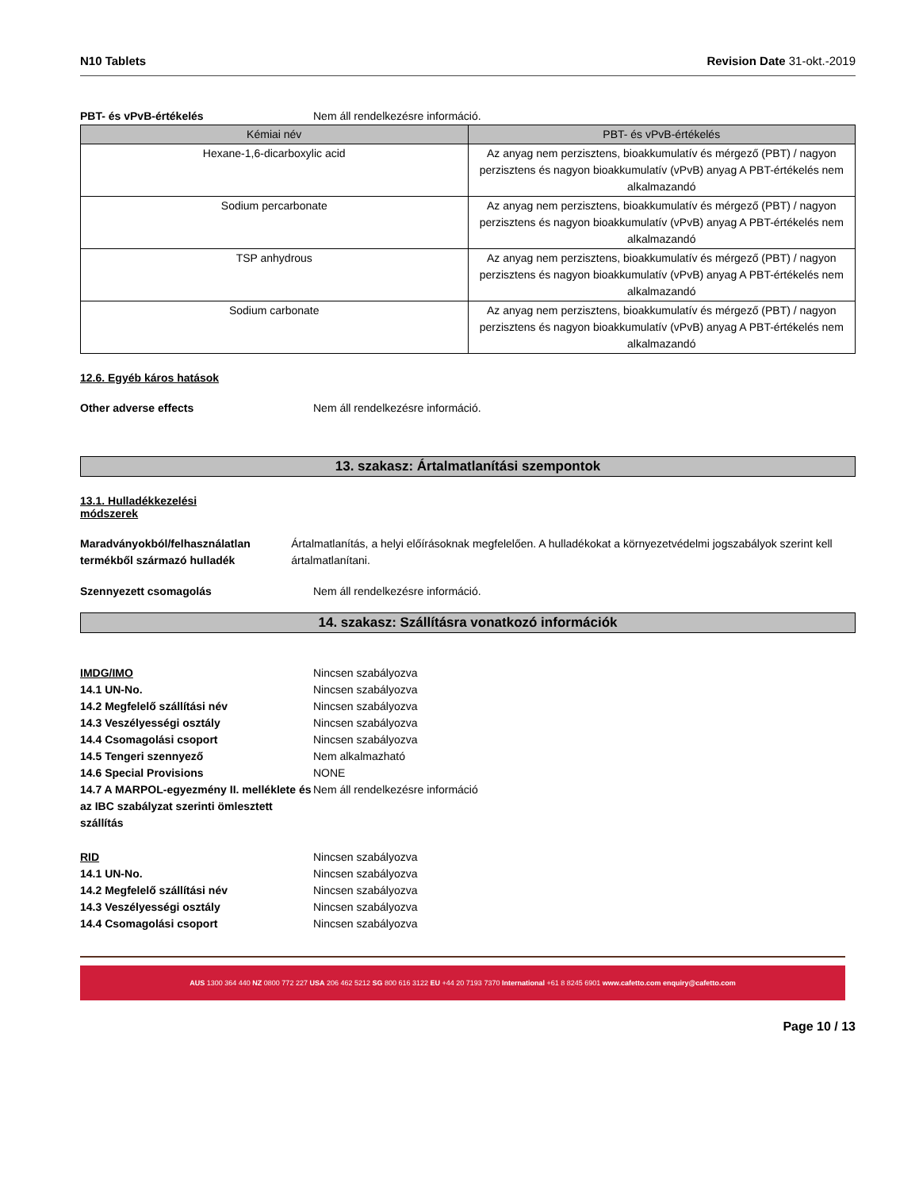N10 Tablets Revision Date 31-okt.-2019
PBT- és vPvB-értékelés Nem áll rendelkezésre információ.
| Kémiai név | PBT- és vPvB-értékelés |
| --- | --- |
| Hexane-1,6-dicarboxylic acid | Az anyag nem perzisztens, bioakkumulatív és mérgező (PBT) / nagyon perzisztens és nagyon bioakkumulatív (vPvB) anyag A PBT-értékelés nem alkalmazandó |
| Sodium percarbonate | Az anyag nem perzisztens, bioakkumulatív és mérgező (PBT) / nagyon perzisztens és nagyon bioakkumulatív (vPvB) anyag A PBT-értékelés nem alkalmazandó |
| TSP anhydrous | Az anyag nem perzisztens, bioakkumulatív és mérgező (PBT) / nagyon perzisztens és nagyon bioakkumulatív (vPvB) anyag A PBT-értékelés nem alkalmazandó |
| Sodium carbonate | Az anyag nem perzisztens, bioakkumulatív és mérgező (PBT) / nagyon perzisztens és nagyon bioakkumulatív (vPvB) anyag A PBT-értékelés nem alkalmazandó |
12.6. Egyéb káros hatások
Other adverse effects Nem áll rendelkezésre információ.
13. szakasz: Ártalmatlanítási szempontok
13.1. Hulladékkezelési
módszerek
Maradványokból/felhasználatlan termékből származó hulladék Ártalmatlanítás, a helyi előírásoknak megfelelően. A hulladékokat a környezetvédelmi jogszabályok szerint kell ártalmatlanítani.
Szennyezett csomagolás Nem áll rendelkezésre információ.
14. szakasz: Szállításra vonatkozó információk
IMDG/IMO Nincsen szabályozva
14.1 UN-No. Nincsen szabályozva
14.2 Megfelelő szállítási név Nincsen szabályozva
14.3 Veszélyességi osztály Nincsen szabályozva
14.4 Csomagolási csoport Nincsen szabályozva
14.5 Tengeri szennyező Nem alkalmazható
14.6 Special Provisions NONE
14.7 A MARPOL-egyezmény II. melléklete és az IBC szabályzat szerinti ömlesztett szállítás Nem áll rendelkezésre információ
RID Nincsen szabályozva
14.1 UN-No. Nincsen szabályozva
14.2 Megfelelő szállítási név Nincsen szabályozva
14.3 Veszélyességi osztály Nincsen szabályozva
14.4 Csomagolási csoport Nincsen szabályozva
AUS 1300 364 440 NZ 0800 772 227 USA 206 462 5212 SG 800 616 3122 EU +44 20 7193 7370 International +61 8 8245 6901 www.cafetto.com enquiry@cafetto.com
Page 10 / 13